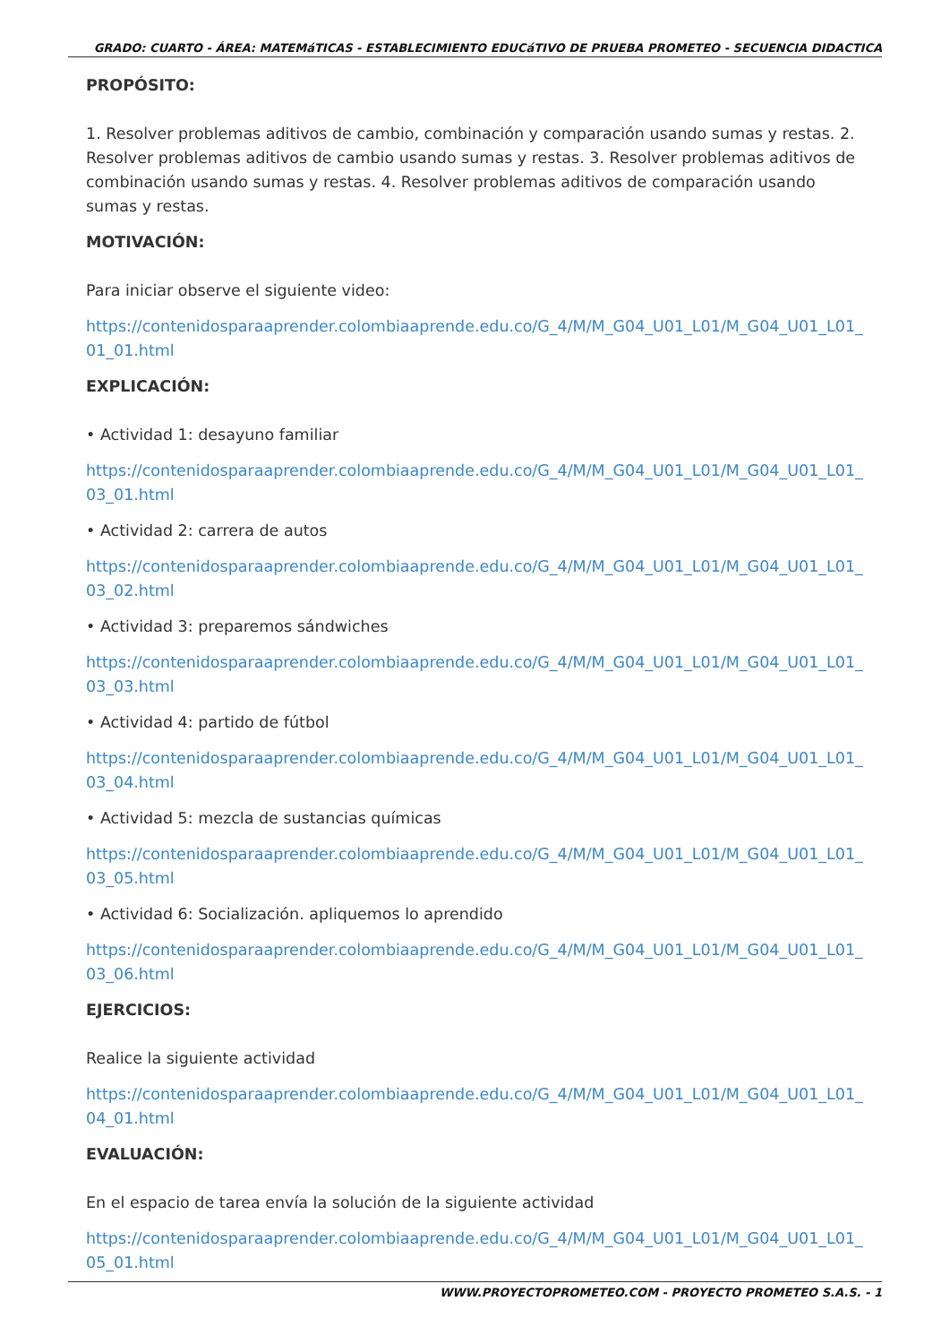GRADO: CUARTO - ÁREA: MATEMáTICAS - ESTABLECIMIENTO EDUCáTIVO DE PRUEBA PROMETEO - SECUENCIA DIDACTICA
PROPÓSITO:
1. Resolver problemas aditivos de cambio, combinación y comparación usando sumas y restas. 2. Resolver problemas aditivos de cambio usando sumas y restas. 3. Resolver problemas aditivos de combinación usando sumas y restas. 4. Resolver problemas aditivos de comparación usando sumas y restas.
MOTIVACIÓN:
Para iniciar observe el siguiente video:
https://contenidosparaaprender.colombiaaprende.edu.co/G_4/M/M_G04_U01_L01/M_G04_U01_L01_01_01.html
EXPLICACIÓN:
• Actividad 1: desayuno familiar
https://contenidosparaaprender.colombiaaprende.edu.co/G_4/M/M_G04_U01_L01/M_G04_U01_L01_03_01.html
• Actividad 2: carrera de autos
https://contenidosparaaprender.colombiaaprende.edu.co/G_4/M/M_G04_U01_L01/M_G04_U01_L01_03_02.html
• Actividad 3: preparemos sándwiches
https://contenidosparaaprender.colombiaaprende.edu.co/G_4/M/M_G04_U01_L01/M_G04_U01_L01_03_03.html
• Actividad 4: partido de fútbol
https://contenidosparaaprender.colombiaaprende.edu.co/G_4/M/M_G04_U01_L01/M_G04_U01_L01_03_04.html
• Actividad 5: mezcla de sustancias químicas
https://contenidosparaaprender.colombiaaprende.edu.co/G_4/M/M_G04_U01_L01/M_G04_U01_L01_03_05.html
• Actividad 6: Socialización. apliquemos lo aprendido
https://contenidosparaaprender.colombiaaprende.edu.co/G_4/M/M_G04_U01_L01/M_G04_U01_L01_03_06.html
EJERCICIOS:
Realice la siguiente actividad
https://contenidosparaaprender.colombiaaprende.edu.co/G_4/M/M_G04_U01_L01/M_G04_U01_L01_04_01.html
EVALUACIÓN:
En el espacio de tarea envía la solución de la siguiente actividad
https://contenidosparaaprender.colombiaaprende.edu.co/G_4/M/M_G04_U01_L01/M_G04_U01_L01_05_01.html
WWW.PROYECTOPROMETEO.COM - PROYECTO PROMETEO S.A.S. - 1